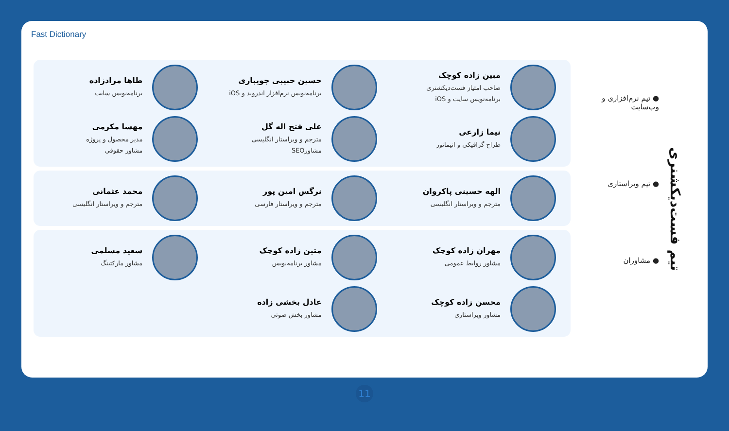Fast Dictionary
مبین زاده کوچک
صاحب امتیاز فست‌دیکشنری
برنامه‌نویس سایت و iOS
حسین حبیبی جویباری
برنامه‌نویس نرم‌افزار اندروید و iOS
طاها مرادزاده
برنامه‌نویس سایت
نیما زارعی
طراح گرافیکی و انیماتور
علی فتح اله گل
مترجم و ویراستار انگلیسی
مشاورSEO
مهسا مکرمی
مدیر محصول و پروژه
مشاور حقوقی
الهه حسینی پاکروان
مترجم و ویراستار انگلیسی
نرگس امین پور
مترجم و ویراستار فارسی
محمد عثمانی
مترجم و ویراستار انگلیسی
مهران زاده کوچک
مشاور روابط عمومی
متین زاده کوچک
مشاور برنامه‌نویس
سعید مسلمی
مشاور مارکتینگ
محسن زاده کوچک
مشاور ویراستاری
عادل بخشی زاده
مشاور بخش صوتی
● تیم نرم‌افزاری و وب‌سایت
● تیم ویراستاری
● مشاوران
تیم فست‌دیکشنری
11